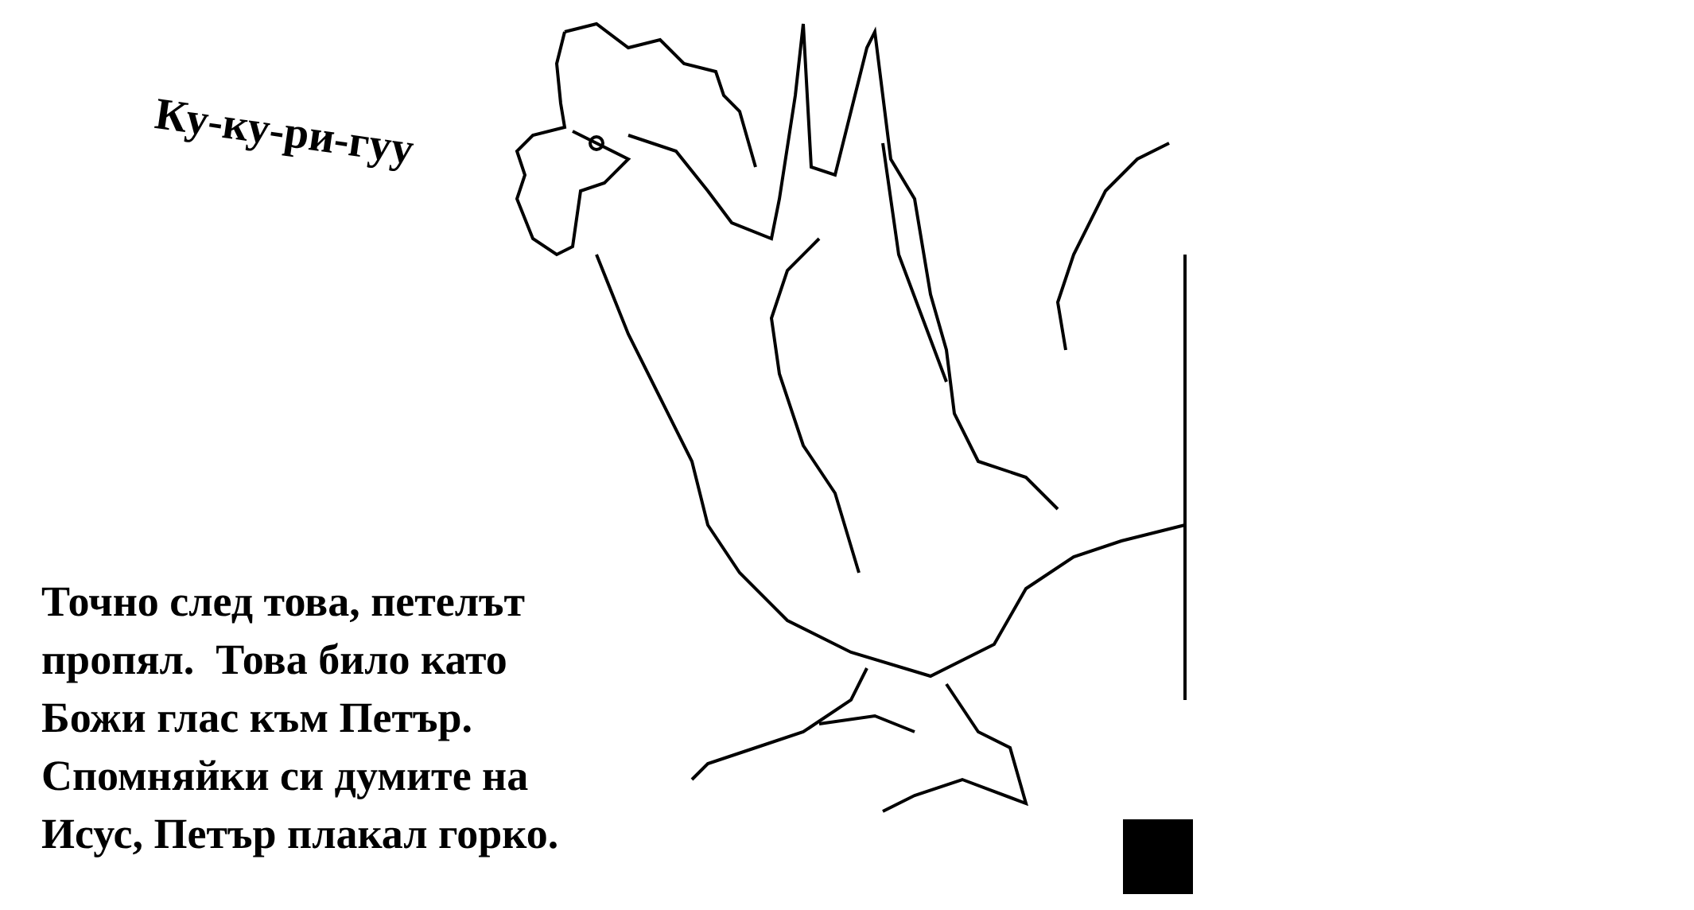Ку-ку-ри-гуу
Точно след това, петелът
пропял. Това било като
Божи глас към Петър.
Спомняйки си думите на
Исус, Петър плакал горко.